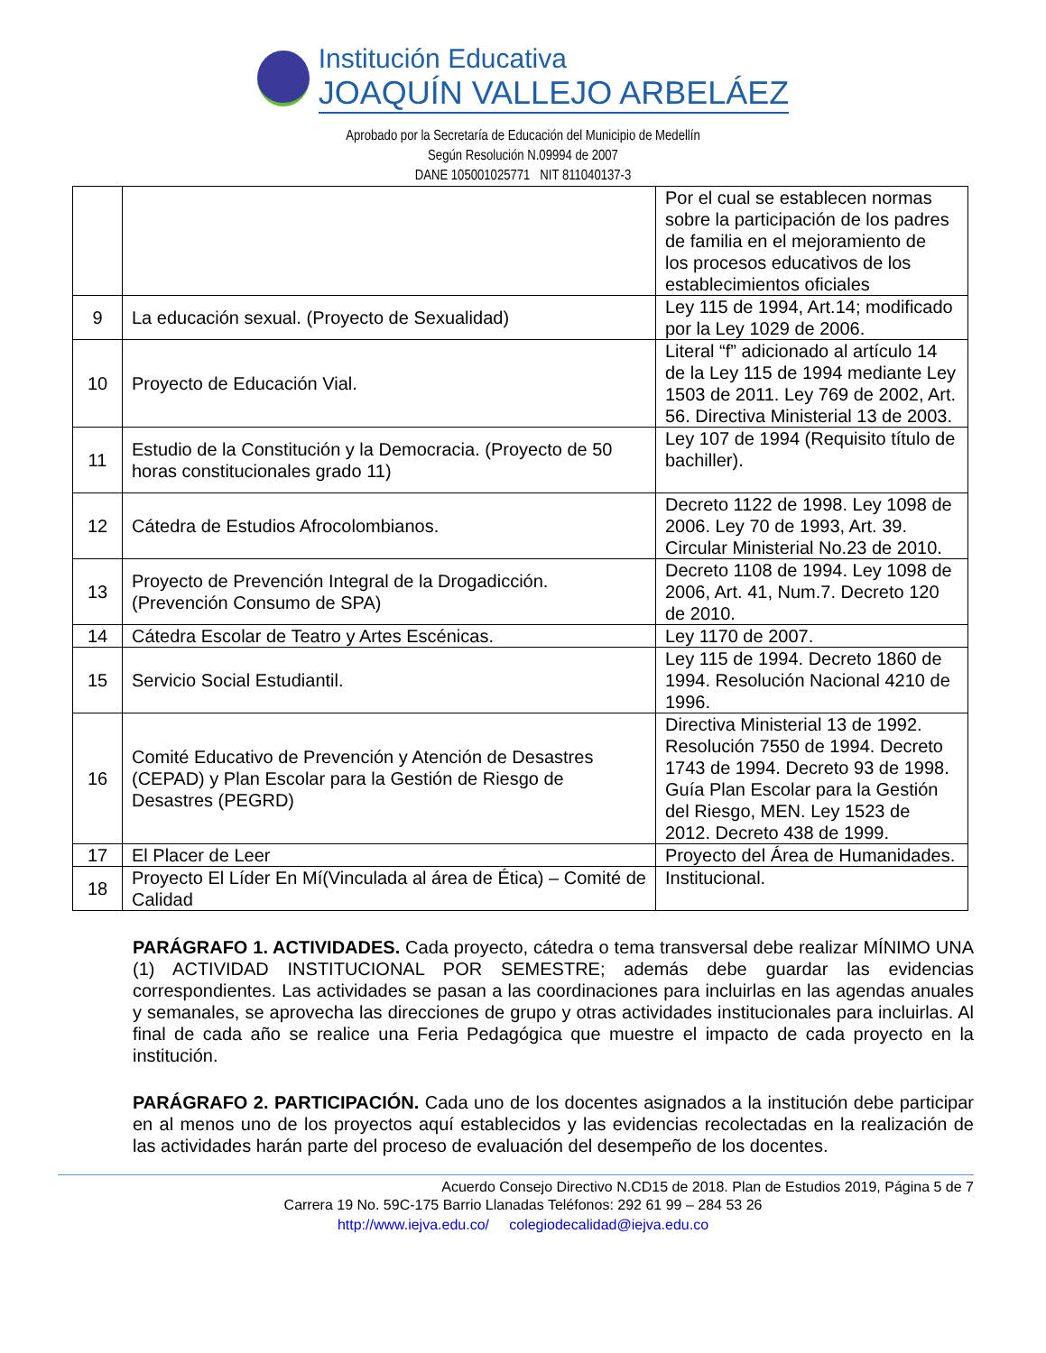Institución Educativa
JOAQUÍN VALLEJO ARBELÁEZ
Aprobado por la Secretaría de Educación del Municipio de Medellín
Según Resolución N.09994 de 2007
DANE 105001025771 NIT 811040137-3
| | | Por el cual se establecen normas sobre la participación de los padres de familia en el mejoramiento de los procesos educativos de los establecimientos oficiales |
| 9 | La educación sexual. (Proyecto de Sexualidad) | Ley 115 de 1994, Art.14; modificado por la Ley 1029 de 2006. |
| 10 | Proyecto de Educación Vial. | Literal “f” adicionado al artículo 14 de la Ley 115 de 1994 mediante Ley 1503 de 2011. Ley 769 de 2002, Art. 56. Directiva Ministerial 13 de 2003. |
| 11 | Estudio de la Constitución y la Democracia. (Proyecto de 50 horas constitucionales grado 11) | Ley 107 de 1994 (Requisito título de bachiller). |
| 12 | Cátedra de Estudios Afrocolombianos. | Decreto 1122 de 1998. Ley 1098 de 2006. Ley 70 de 1993, Art. 39. Circular Ministerial No.23 de 2010. |
| 13 | Proyecto de Prevención Integral de la Drogadicción. (Prevención Consumo de SPA) | Decreto 1108 de 1994. Ley 1098 de 2006, Art. 41, Num.7. Decreto 120 de 2010. |
| 14 | Cátedra Escolar de Teatro y Artes Escénicas. | Ley 1170 de 2007. |
| 15 | Servicio Social Estudiantil. | Ley 115 de 1994. Decreto 1860 de 1994. Resolución Nacional 4210 de 1996. |
| 16 | Comité Educativo de Prevención y Atención de Desastres (CEPAD) y Plan Escolar para la Gestión de Riesgo de Desastres (PEGRD) | Directiva Ministerial 13 de 1992. Resolución 7550 de 1994. Decreto 1743 de 1994. Decreto 93 de 1998. Guía Plan Escolar para la Gestión del Riesgo, MEN. Ley 1523 de 2012. Decreto 438 de 1999. |
| 17 | El Placer de Leer | Proyecto del Área de Humanidades. |
| 18 | Proyecto El Líder En Mí(Vinculada al área de Ética) – Comité de Calidad | Institucional. |
PARÁGRAFO 1. ACTIVIDADES. Cada proyecto, cátedra o tema transversal debe realizar MÍNIMO UNA (1) ACTIVIDAD INSTITUCIONAL POR SEMESTRE; además debe guardar las evidencias correspondientes. Las actividades se pasan a las coordinaciones para incluirlas en las agendas anuales y semanales, se aprovecha las direcciones de grupo y otras actividades institucionales para incluirlas. Al final de cada año se realice una Feria Pedagógica que muestre el impacto de cada proyecto en la institución.
PARÁGRAFO 2. PARTICIPACIÓN. Cada uno de los docentes asignados a la institución debe participar en al menos uno de los proyectos aquí establecidos y las evidencias recolectadas en la realización de las actividades harán parte del proceso de evaluación del desempeño de los docentes.
Acuerdo Consejo Directivo N.CD15 de 2018. Plan de Estudios 2019, Página 5 de 7
Carrera 19 No. 59C-175 Barrio Llanadas Teléfonos: 292 61 99 – 284 53 26
http://www.iejva.edu.co/ colegiodecalidad@iejva.edu.co